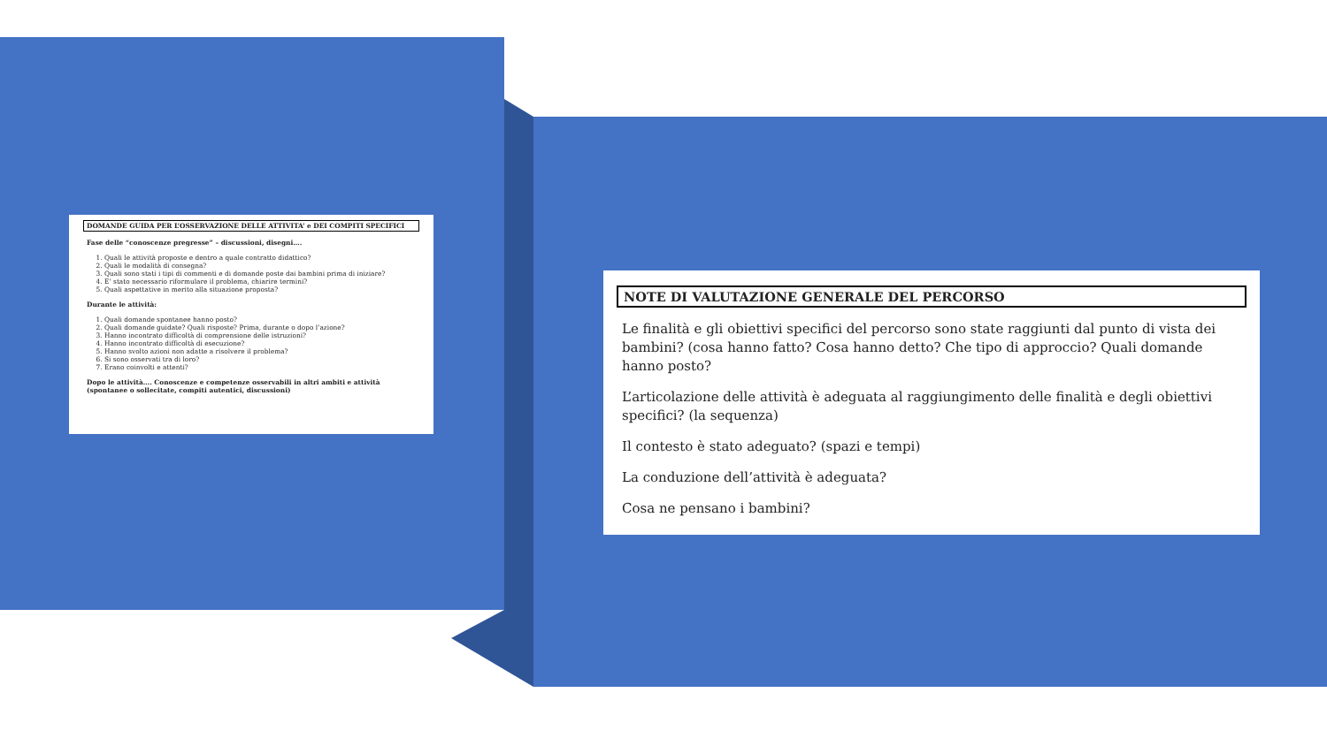DOMANDE GUIDA PER L’OSSERVAZIONE DELLE ATTIVITA’ e DEI COMPITI SPECIFICI
Fase delle “conoscenze pregresse” – discussioni, disegni….
1. Quali le attività proposte e dentro a quale contratto didattico?
2. Quali le modalità di consegna?
3. Quali sono stati i tipi di commenti e di domande poste dai bambini prima di iniziare?
4. E’ stato necessario riformulare il problema, chiarire termini?
5. Quali aspettative in merito alla situazione proposta?
Durante le attività:
1. Quali domande spontanee hanno posto?
2. Quali domande guidate? Quali risposte? Prima, durante o dopo l’azione?
3. Hanno incontrato difficoltà di comprensione delle istruzioni?
4. Hanno incontrato difficoltà di esecuzione?
5. Hanno svolto azioni non adatte a risolvere il problema?
6. Si sono osservati tra di loro?
7. Erano coinvolti e attenti?
Dopo le attività…. Conoscenze e competenze osservabili in altri ambiti e attività (spontanee o sollecitate, compiti autentici, discussioni)
NOTE DI VALUTAZIONE GENERALE DEL PERCORSO
Le finalità e gli obiettivi specifici del percorso sono state raggiunti dal punto di vista dei bambini? (cosa hanno fatto? Cosa hanno detto? Che tipo di approccio? Quali domande hanno posto?
L’articolazione delle attività è adeguata al raggiungimento delle finalità e degli obiettivi specifici? (la sequenza)
Il contesto è stato adeguato? (spazi e tempi)
La conduzione dell’attività è adeguata?
Cosa ne pensano i bambini?